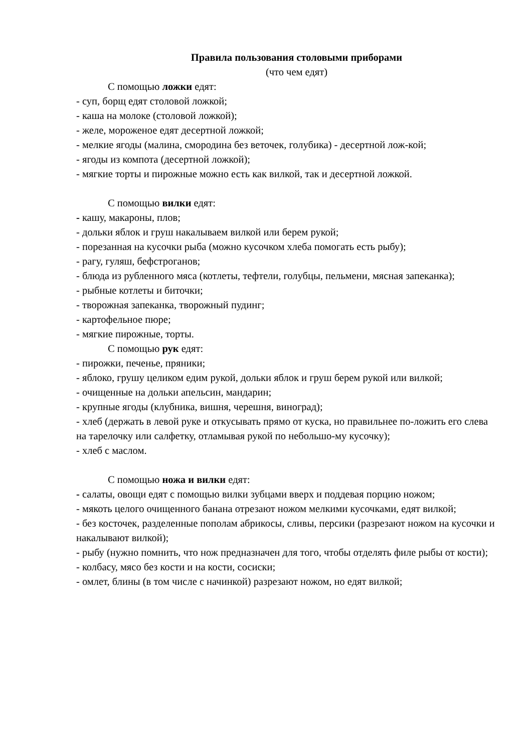Правила пользования столовыми приборами
(что чем едят)
С помощью ложки едят:
- суп, борщ едят столовой ложкой;
- каша на молоке (столовой ложкой);
- желе, мороженое едят десертной ложкой;
- мелкие ягоды (малина, смородина без веточек, голубика) - десертной лож-кой;
- ягоды из компота (десертной ложкой);
- мягкие торты и пирожные можно есть как вилкой, так и десертной ложкой.
С помощью вилки едят:
- кашу, макароны, плов;
- дольки яблок и груш накалываем вилкой или берем рукой;
- порезанная на кусочки рыба (можно кусочком хлеба помогать есть рыбу);
- рагу, гуляш, бефстроганов;
- блюда из рубленного мяса (котлеты, тефтели, голубцы, пельмени, мясная запеканка);
- рыбные котлеты и биточки;
- творожная запеканка, творожный пудинг;
- картофельное пюре;
- мягкие пирожные, торты.
С помощью рук едят:
- пирожки, печенье, пряники;
- яблоко, грушу целиком едим рукой, дольки яблок и груш берем рукой или вилкой;
- очищенные на дольки апельсин, мандарин;
- крупные ягоды (клубника, вишня, черешня, виноград);
- хлеб (держать в левой руке и откусывать прямо от куска, но правильнее по-ложить его слева на тарелочку или салфетку, отламывая рукой по небольшо-му кусочку);
- хлеб с маслом.
С помощью ножа и вилки едят:
- салаты, овощи едят с помощью вилки зубцами вверх и поддевая порцию ножом;
- мякоть целого очищенного банана отрезают ножом мелкими кусочками, едят вилкой;
- без косточек, разделенные пополам абрикосы, сливы, персики (разрезают ножом на кусочки и накалывают вилкой);
- рыбу (нужно помнить, что нож предназначен для того, чтобы отделять филе рыбы от кости);
- колбасу, мясо без кости и на кости, сосиски;
- омлет, блины (в том числе с начинкой) разрезают ножом, но едят вилкой;